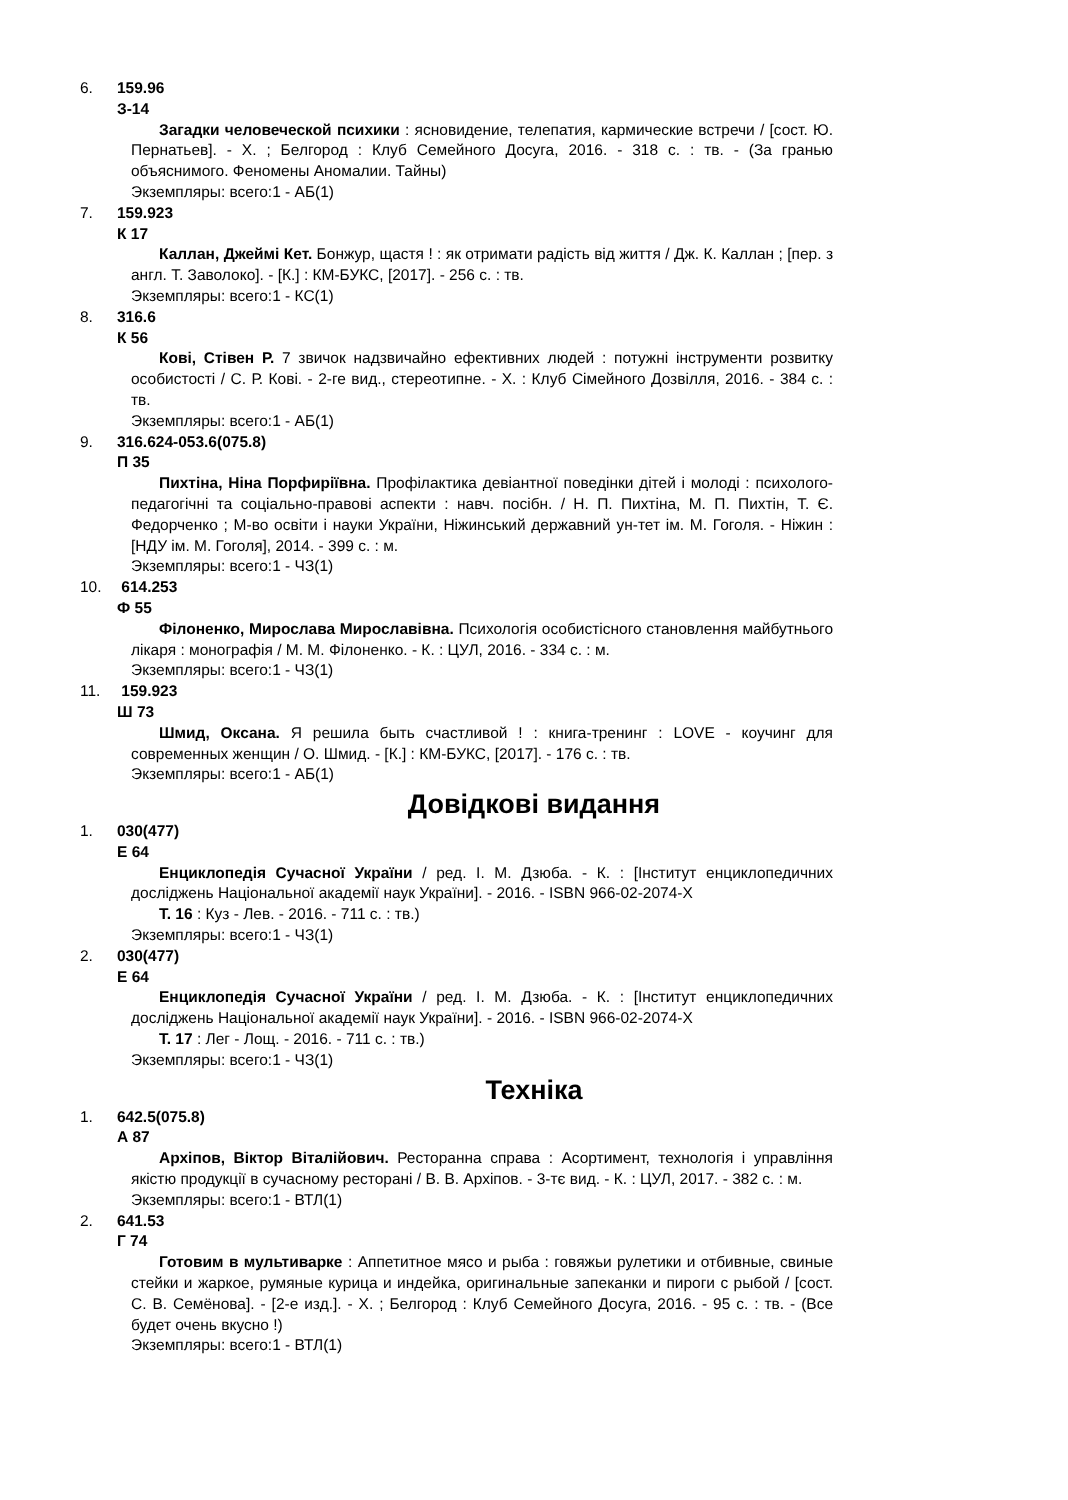6.
159.96
З-14
Загадки человеческой психики : ясновидение, телепатия, кармические встречи / [сост. Ю. Пернатьев]. - Х. ; Белгород : Клуб Семейного Досуга, 2016. - 318 с. : тв. - (За гранью объяснимого. Феномены Аномалии. Тайны)
Экземпляры: всего:1 - АБ(1)
7.
159.923
К 17
Каллан, Джеймі Кет. Бонжур, щастя ! : як отримати радість від життя / Дж. К. Каллан ; [пер. з англ. Т. Заволоко]. - [К.] : КМ-БУКС, [2017]. - 256 с. : тв.
Экземпляры: всего:1 - КС(1)
8.
316.6
К 56
Кові, Стівен Р. 7 звичок надзвичайно ефективних людей : потужні інструменти розвитку особистості / С. Р. Кові. - 2-ге вид., стереотипне. - Х. : Клуб Сімейного Дозвілля, 2016. - 384 с. : тв.
Экземпляры: всего:1 - АБ(1)
9.
316.624-053.6(075.8)
П 35
Пихтіна, Ніна Порфиріївна. Профілактика девіантної поведінки дітей і молоді : психолого-педагогічні та соціально-правові аспекти : навч. посібн. / Н. П. Пихтіна, М. П. Пихтін, Т. Є. Федорченко ; М-во освіти і науки України, Ніжинський державний ун-тет ім. М. Гоголя. - Ніжин : [НДУ ім. М. Гоголя], 2014. - 399 с. : м.
Экземпляры: всего:1 - ЧЗ(1)
10.
614.253
Ф 55
Філоненко, Мирослава Мирославівна. Психологія особистісного становлення майбутнього лікаря : монографія / М. М. Філоненко. - К. : ЦУЛ, 2016. - 334 с. : м.
Экземпляры: всего:1 - ЧЗ(1)
11.
159.923
Ш 73
Шмид, Оксана. Я решила быть счастливой ! : книга-тренинг : LOVE - коучинг для современных женщин / О. Шмид. - [К.] : КМ-БУКС, [2017]. - 176 с. : тв.
Экземпляры: всего:1 - АБ(1)
Довідкові видання
1.
030(477)
Е 64
Енциклопедія Сучасної України / ред. І. М. Дзюба. - К. : [Інститут енциклопедичних досліджень Національної академії наук України]. - 2016. - ISBN 966-02-2074-X
Т. 16 : Куз - Лев. - 2016. - 711 с. : тв.)
Экземпляры: всего:1 - ЧЗ(1)
2.
030(477)
Е 64
Енциклопедія Сучасної України / ред. І. М. Дзюба. - К. : [Інститут енциклопедичних досліджень Національної академії наук України]. - 2016. - ISBN 966-02-2074-X
Т. 17 : Лег - Лощ. - 2016. - 711 с. : тв.)
Экземпляры: всего:1 - ЧЗ(1)
Техніка
1.
642.5(075.8)
А 87
Архіпов, Віктор Віталійович. Ресторанна справа : Асортимент, технологія і управління якістю продукції в сучасному ресторані / В. В. Архіпов. - 3-тє вид. - К. : ЦУЛ, 2017. - 382 с. : м.
Экземпляры: всего:1 - ВТЛ(1)
2.
641.53
Г 74
Готовим в мультиварке : Аппетитное мясо и рыба : говяжьи рулетики и отбивные, свиные стейки и жаркое, румяные курица и индейка, оригинальные запеканки и пироги с рыбой / [сост. С. В. Семёнова]. - [2-е изд.]. - Х. ; Белгород : Клуб Семейного Досуга, 2016. - 95 с. : тв. - (Все будет очень вкусно !)
Экземпляры: всего:1 - ВТЛ(1)